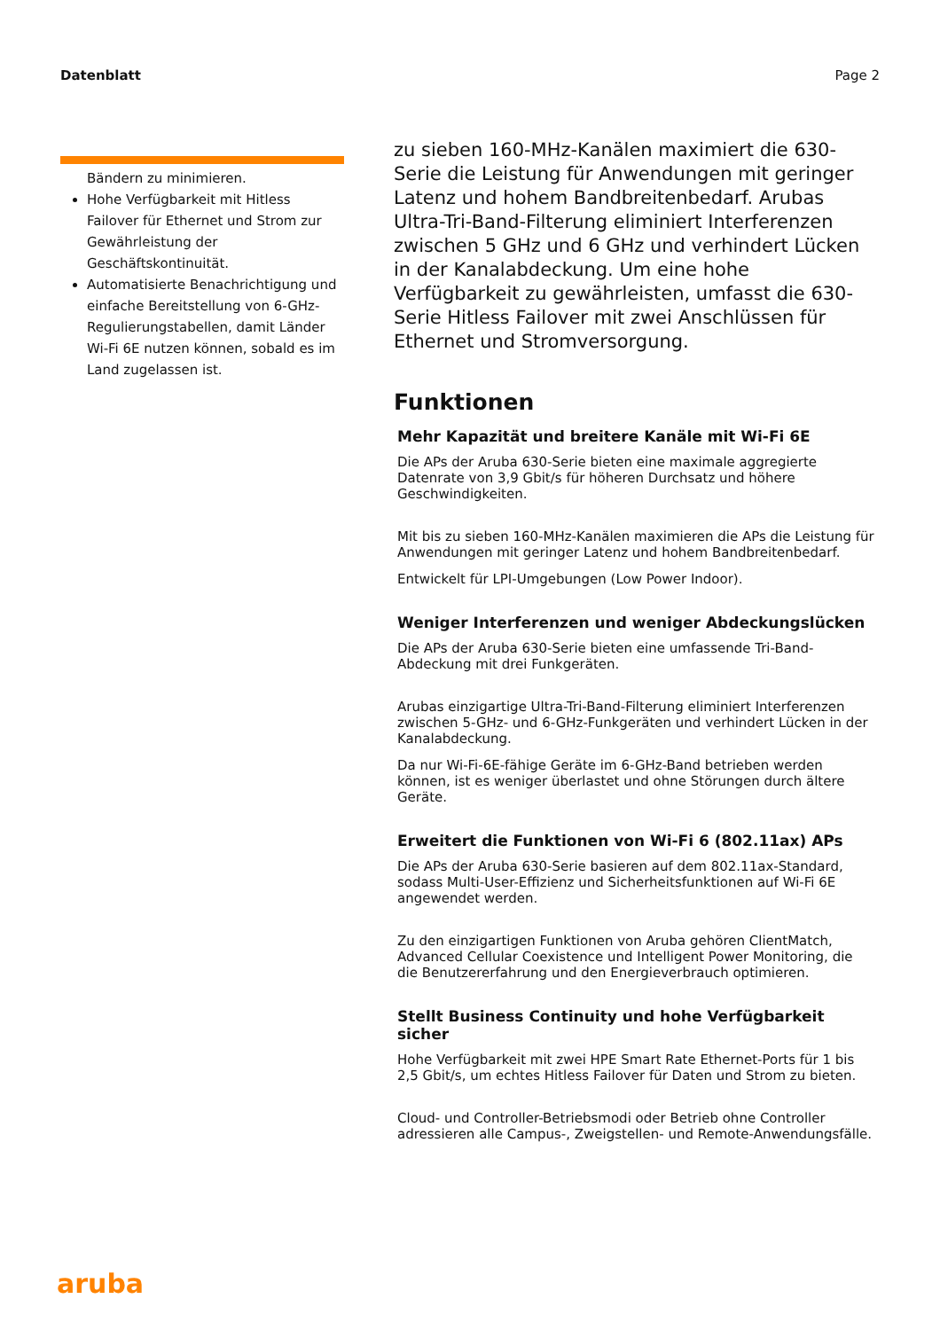Datenblatt Page 2
Bändern zu minimieren.
Hohe Verfügbarkeit mit Hitless Failover für Ethernet und Strom zur Gewährleistung der Geschäftskontinuität.
Automatisierte Benachrichtigung und einfache Bereitstellung von 6-GHz-Regulierungstabellen, damit Länder Wi-Fi 6E nutzen können, sobald es im Land zugelassen ist.
zu sieben 160-MHz-Kanälen maximiert die 630-Serie die Leistung für Anwendungen mit geringer Latenz und hohem Bandbreitenbedarf. Arubas Ultra-Tri-Band-Filterung eliminiert Interferenzen zwischen 5 GHz und 6 GHz und verhindert Lücken in der Kanalabdeckung. Um eine hohe Verfügbarkeit zu gewährleisten, umfasst die 630-Serie Hitless Failover mit zwei Anschlüssen für Ethernet und Stromversorgung.
Funktionen
Mehr Kapazität und breitere Kanäle mit Wi-Fi 6E
Die APs der Aruba 630-Serie bieten eine maximale aggregierte Datenrate von 3,9 Gbit/s für höheren Durchsatz und höhere Geschwindigkeiten.
Mit bis zu sieben 160-MHz-Kanälen maximieren die APs die Leistung für Anwendungen mit geringer Latenz und hohem Bandbreitenbedarf.
Entwickelt für LPI-Umgebungen (Low Power Indoor).
Weniger Interferenzen und weniger Abdeckungslücken
Die APs der Aruba 630-Serie bieten eine umfassende Tri-Band-Abdeckung mit drei Funkgeräten.
Arubas einzigartige Ultra-Tri-Band-Filterung eliminiert Interferenzen zwischen 5-GHz- und 6-GHz-Funkgeräten und verhindert Lücken in der Kanalabdeckung.
Da nur Wi-Fi-6E-fähige Geräte im 6-GHz-Band betrieben werden können, ist es weniger überlastet und ohne Störungen durch ältere Geräte.
Erweitert die Funktionen von Wi-Fi 6 (802.11ax) APs
Die APs der Aruba 630-Serie basieren auf dem 802.11ax-Standard, sodass Multi-User-Effizienz und Sicherheitsfunktionen auf Wi-Fi 6E angewendet werden.
Zu den einzigartigen Funktionen von Aruba gehören ClientMatch, Advanced Cellular Coexistence und Intelligent Power Monitoring, die die Benutzererfahrung und den Energieverbrauch optimieren.
Stellt Business Continuity und hohe Verfügbarkeit sicher
Hohe Verfügbarkeit mit zwei HPE Smart Rate Ethernet-Ports für 1 bis 2,5 Gbit/s, um echtes Hitless Failover für Daten und Strom zu bieten.
Cloud- und Controller-Betriebsmodi oder Betrieb ohne Controller adressieren alle Campus-, Zweigstellen- und Remote-Anwendungsfälle.
aruba